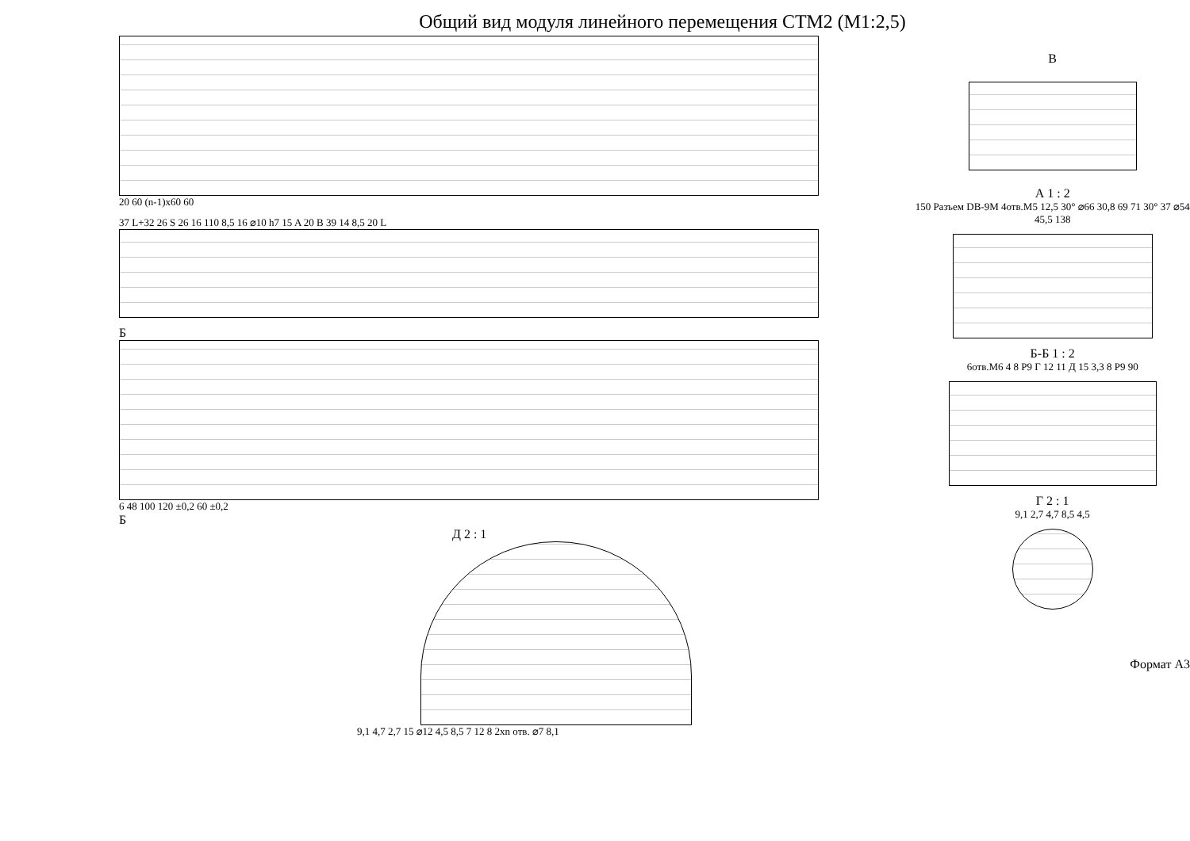Общий вид модуля линейного перемещения СТМ2 (М1:2,5)
20 60 (n-1)x60 60
37 L+32 26 S 26 16 110 8,5 16 ⌀10 h7 15 A 20 B 39 14 8,5 20 L
Б
6 48 100 120 ±0,2 60 ±0,2
Б
Д 2 : 1
9,1 4,7 2,7 15 ⌀12 4,5 8,5 7 12 8 2xn отв. ⌀7 8,1
В
А 1 : 2
150 Разъем DB-9M 4отв.М5 12,5 30° ⌀66 30,8 69 71 30° 37 ⌀54 45,5 138
Б-Б 1 : 2
6отв.М6 4 8 P9 Г 12 11 Д 15 3,3 8 P9 90
Г 2 : 1
9,1 2,7 4,7 8,5 4,5
Формат А3